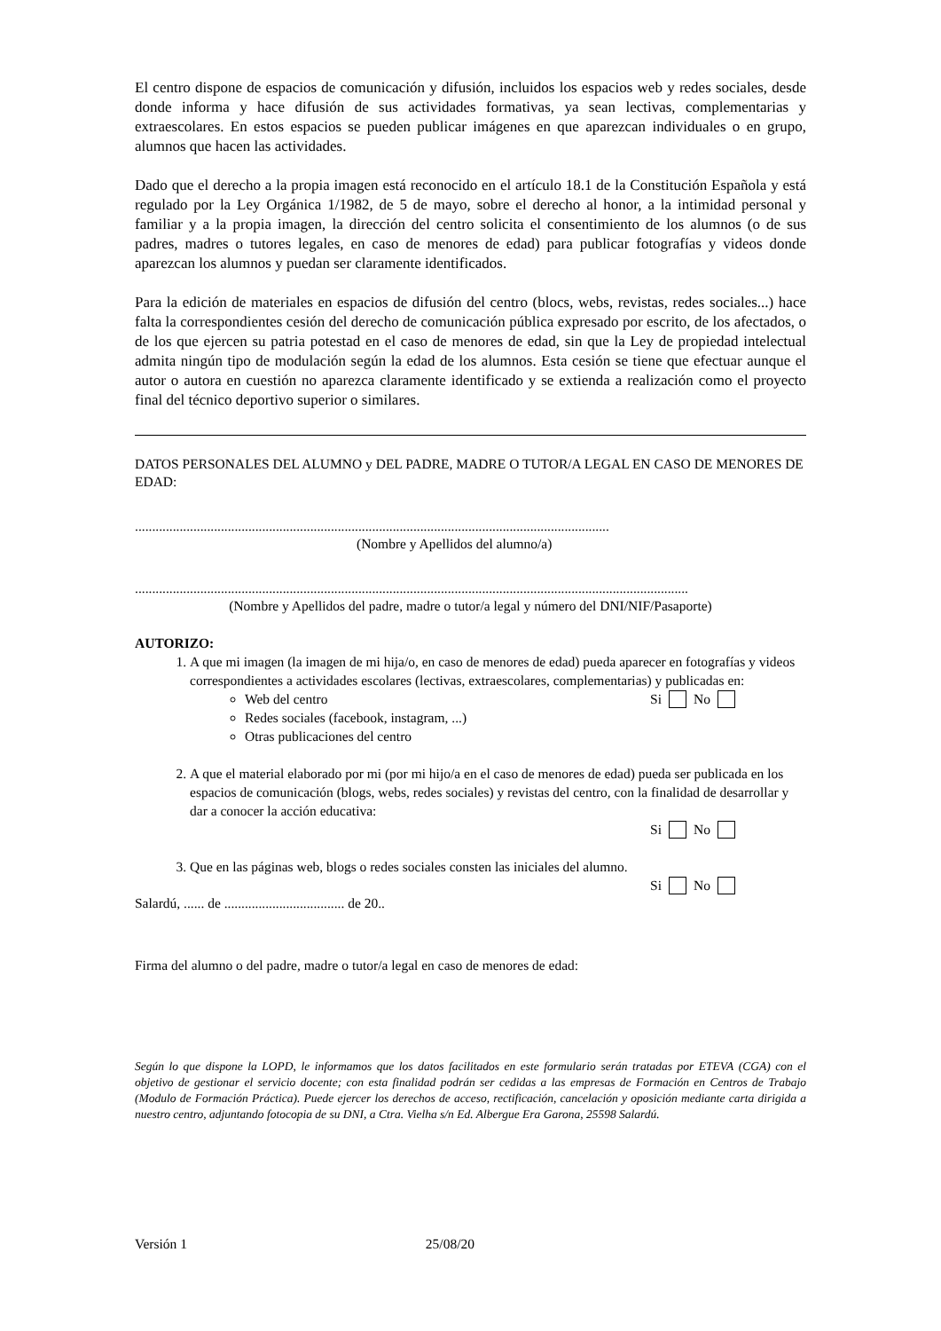El centro dispone de espacios de comunicación y difusión, incluidos los espacios web y redes sociales, desde donde informa y hace difusión de sus actividades formativas, ya sean lectivas, complementarias y extraescolares. En estos espacios se pueden publicar imágenes en que aparezcan individuales o en grupo, alumnos que hacen las actividades.
Dado que el derecho a la propia imagen está reconocido en el artículo 18.1 de la Constitución Española y está regulado por la Ley Orgánica 1/1982, de 5 de mayo, sobre el derecho al honor, a la intimidad personal y familiar y a la propia imagen, la dirección del centro solicita el consentimiento de los alumnos (o de sus padres, madres o tutores legales, en caso de menores de edad) para publicar fotografías y videos donde aparezcan los alumnos y puedan ser claramente identificados.
Para la edición de materiales en espacios de difusión del centro (blocs, webs, revistas, redes sociales...) hace falta la correspondientes cesión del derecho de comunicación pública expresado por escrito, de los afectados, o de los que ejercen su patria potestad en el caso de menores de edad, sin que la Ley de propiedad intelectual admita ningún tipo de modulación según la edad de los alumnos. Esta cesión se tiene que efectuar aunque el autor o autora en cuestión no aparezca claramente identificado y se extienda a realización como el proyecto final del técnico deportivo superior o similares.
DATOS PERSONALES DEL ALUMNO y DEL PADRE, MADRE O TUTOR/A LEGAL EN CASO DE MENORES DE EDAD:
..........................................................................................................................................
(Nombre y Apellidos del alumno/a)
.................................................................................................................................................................
(Nombre y Apellidos del padre, madre o tutor/a legal y número del DNI/NIF/Pasaporte)
AUTORIZO:
1. A que mi imagen (la imagen de mi hija/o, en caso de menores de edad) pueda aparecer en fotografías y videos correspondientes a actividades escolares (lectivas, extraescolares, complementarias) y publicadas en:
Web del centro Si No
Redes sociales (facebook, instagram, ...)
Otras publicaciones del centro
2. A que el material elaborado por mi (por mi hijo/a en el caso de menores de edad) pueda ser publicada en los espacios de comunicación (blogs, webs, redes sociales) y revistas del centro, con la finalidad de desarrollar y dar a conocer la acción educativa:
Si No
3. Que en las páginas web, blogs o redes sociales consten las iniciales del alumno.
Si No
Salardú, ...... de ................................... de 20..
Firma del alumno o del padre, madre o tutor/a legal en caso de menores de edad:
Según lo que dispone la LOPD, le informamos que los datos facilitados en este formulario serán tratadas por ETEVA (CGA) con el objetivo de gestionar el servicio docente; con esta finalidad podrán ser cedidas a las empresas de Formación en Centros de Trabajo (Modulo de Formación Práctica). Puede ejercer los derechos de acceso, rectificación, cancelación y oposición mediante carta dirigida a nuestro centro, adjuntando fotocopia de su DNI, a Ctra. Vielha s/n Ed. Albergue Era Garona, 25598 Salardú.
Versión 1 25/08/20